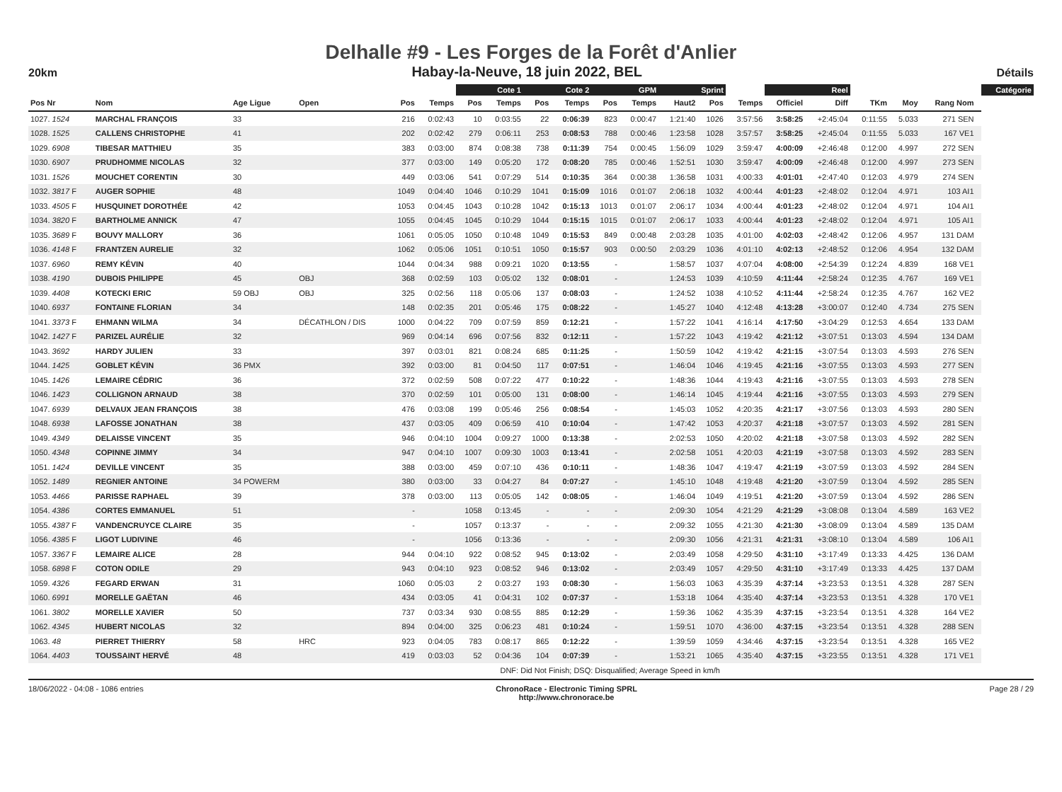Delhalle #9 - Les Forges de la Forêt d'Anlier
20km Habay-la-Neuve, 18 juin 2022, BEL Détails
| | | | | | | Cote 1 | | Cote 2 | | GPM | | Sprint | | | Reel | | | | | | Catégorie |
| --- | --- | --- | --- | --- | --- | --- | --- | --- | --- | --- | --- | --- | --- | --- | --- | --- | --- | --- | --- | --- | --- |
| Pos Nr | Nom | Age Ligue | Open | Pos | Temps | Pos | Temps | Pos | Temps | Pos | Temps | Haut2 | Pos | Temps | Officiel | Diff | TKm | Moy | Rang Nom | | |
| 1027. 1524 | MARCHAL FRANÇOIS | 33 | | 216 | 0:02:43 | 10 | 0:03:55 | 22 | 0:06:39 | 823 | 0:00:47 | 1:21:40 | 1026 | 3:57:56 | 3:58:25 | +2:45:04 | 0:11:55 | 5.033 | 271 SEN | | |
| 1028. 1525 | CALLENS CHRISTOPHE | 41 | | 202 | 0:02:42 | 279 | 0:06:11 | 253 | 0:08:53 | 788 | 0:00:46 | 1:23:58 | 1028 | 3:57:57 | 3:58:25 | +2:45:04 | 0:11:55 | 5.033 | 167 VE1 | | |
| 1029. 6908 | TIBESAR MATTHIEU | 35 | | 383 | 0:03:00 | 874 | 0:08:38 | 738 | 0:11:39 | 754 | 0:00:45 | 1:56:09 | 1029 | 3:59:47 | 4:00:09 | +2:46:48 | 0:12:00 | 4.997 | 272 SEN | | |
| 1030. 6907 | PRUDHOMME NICOLAS | 32 | | 377 | 0:03:00 | 149 | 0:05:20 | 172 | 0:08:20 | 785 | 0:00:46 | 1:52:51 | 1030 | 3:59:47 | 4:00:09 | +2:46:48 | 0:12:00 | 4.997 | 273 SEN | | |
| 1031. 1526 | MOUCHET CORENTIN | 30 | | 449 | 0:03:06 | 541 | 0:07:29 | 514 | 0:10:35 | 364 | 0:00:38 | 1:36:58 | 1031 | 4:00:33 | 4:01:01 | +2:47:40 | 0:12:03 | 4.979 | 274 SEN | | |
| 1032. 3817 F | AUGER SOPHIE | 48 | | 1049 | 0:04:40 | 1046 | 0:10:29 | 1041 | 0:15:09 | 1016 | 0:01:07 | 2:06:18 | 1032 | 4:00:44 | 4:01:23 | +2:48:02 | 0:12:04 | 4.971 | 103 AI1 | | |
| 1033. 4505 F | HUSQUINET DOROTHÉE | 42 | | 1053 | 0:04:45 | 1043 | 0:10:28 | 1042 | 0:15:13 | 1013 | 0:01:07 | 2:06:17 | 1034 | 4:00:44 | 4:01:23 | +2:48:02 | 0:12:04 | 4.971 | 104 AI1 | | |
| 1034. 3820 F | BARTHOLME ANNICK | 47 | | 1055 | 0:04:45 | 1045 | 0:10:29 | 1044 | 0:15:15 | 1015 | 0:01:07 | 2:06:17 | 1033 | 4:00:44 | 4:01:23 | +2:48:02 | 0:12:04 | 4.971 | 105 AI1 | | |
| 1035. 3689 F | BOUVY MALLORY | 36 | | 1061 | 0:05:05 | 1050 | 0:10:48 | 1049 | 0:15:53 | 849 | 0:00:48 | 2:03:28 | 1035 | 4:01:00 | 4:02:03 | +2:48:42 | 0:12:06 | 4.957 | 131 DAM | | |
| 1036. 4148 F | FRANTZEN AURELIE | 32 | | 1062 | 0:05:06 | 1051 | 0:10:51 | 1050 | 0:15:57 | 903 | 0:00:50 | 2:03:29 | 1036 | 4:01:10 | 4:02:13 | +2:48:52 | 0:12:06 | 4.954 | 132 DAM | | |
| 1037. 6960 | REMY KÉVIN | 40 | | 1044 | 0:04:34 | 988 | 0:09:21 | 1020 | 0:13:55 | - | | 1:58:57 | 1037 | 4:07:04 | 4:08:00 | +2:54:39 | 0:12:24 | 4.839 | 168 VE1 | | |
| 1038. 4190 | DUBOIS PHILIPPE | 45 | OBJ | 368 | 0:02:59 | 103 | 0:05:02 | 132 | 0:08:01 | - | | 1:24:53 | 1039 | 4:10:59 | 4:11:44 | +2:58:24 | 0:12:35 | 4.767 | 169 VE1 | | |
| 1039. 4408 | KOTECKI ERIC | 59 OBJ | OBJ | 325 | 0:02:56 | 118 | 0:05:06 | 137 | 0:08:03 | - | | 1:24:52 | 1038 | 4:10:52 | 4:11:44 | +2:58:24 | 0:12:35 | 4.767 | 162 VE2 | | |
| 1040. 6937 | FONTAINE FLORIAN | 34 | | 148 | 0:02:35 | 201 | 0:05:46 | 175 | 0:08:22 | - | | 1:45:27 | 1040 | 4:12:48 | 4:13:28 | +3:00:07 | 0:12:40 | 4.734 | 275 SEN | | |
| 1041. 3373 F | EHMANN WILMA | 34 | DÉCATHLON / DIS | 1000 | 0:04:22 | 709 | 0:07:59 | 859 | 0:12:21 | - | | 1:57:22 | 1041 | 4:16:14 | 4:17:50 | +3:04:29 | 0:12:53 | 4.654 | 133 DAM | | |
| 1042. 1427 F | PARIZEL AURÉLIE | 32 | | 969 | 0:04:14 | 696 | 0:07:56 | 832 | 0:12:11 | - | | 1:57:22 | 1043 | 4:19:42 | 4:21:12 | +3:07:51 | 0:13:03 | 4.594 | 134 DAM | | |
| 1043. 3692 | HARDY JULIEN | 33 | | 397 | 0:03:01 | 821 | 0:08:24 | 685 | 0:11:25 | - | | 1:50:59 | 1042 | 4:19:42 | 4:21:15 | +3:07:54 | 0:13:03 | 4.593 | 276 SEN | | |
| 1044. 1425 | GOBLET KÉVIN | 36 PMX | | 392 | 0:03:00 | 81 | 0:04:50 | 117 | 0:07:51 | - | | 1:46:04 | 1046 | 4:19:45 | 4:21:16 | +3:07:55 | 0:13:03 | 4.593 | 277 SEN | | |
| 1045. 1426 | LEMAIRE CÉDRIC | 36 | | 372 | 0:02:59 | 508 | 0:07:22 | 477 | 0:10:22 | - | | 1:48:36 | 1044 | 4:19:43 | 4:21:16 | +3:07:55 | 0:13:03 | 4.593 | 278 SEN | | |
| 1046. 1423 | COLLIGNON ARNAUD | 38 | | 370 | 0:02:59 | 101 | 0:05:00 | 131 | 0:08:00 | - | | 1:46:14 | 1045 | 4:19:44 | 4:21:16 | +3:07:55 | 0:13:03 | 4.593 | 279 SEN | | |
| 1047. 6939 | DELVAUX JEAN FRANÇOIS | 38 | | 476 | 0:03:08 | 199 | 0:05:46 | 256 | 0:08:54 | - | | 1:45:03 | 1052 | 4:20:35 | 4:21:17 | +3:07:56 | 0:13:03 | 4.593 | 280 SEN | | |
| 1048. 6938 | LAFOSSE JONATHAN | 38 | | 437 | 0:03:05 | 409 | 0:06:59 | 410 | 0:10:04 | - | | 1:47:42 | 1053 | 4:20:37 | 4:21:18 | +3:07:57 | 0:13:03 | 4.592 | 281 SEN | | |
| 1049. 4349 | DELAISSE VINCENT | 35 | | 946 | 0:04:10 | 1004 | 0:09:27 | 1000 | 0:13:38 | - | | 2:02:53 | 1050 | 4:20:02 | 4:21:18 | +3:07:58 | 0:13:03 | 4.592 | 282 SEN | | |
| 1050. 4348 | COPINNE JIMMY | 34 | | 947 | 0:04:10 | 1007 | 0:09:30 | 1003 | 0:13:41 | - | | 2:02:58 | 1051 | 4:20:03 | 4:21:19 | +3:07:58 | 0:13:03 | 4.592 | 283 SEN | | |
| 1051. 1424 | DEVILLE VINCENT | 35 | | 388 | 0:03:00 | 459 | 0:07:10 | 436 | 0:10:11 | - | | 1:48:36 | 1047 | 4:19:47 | 4:21:19 | +3:07:59 | 0:13:03 | 4.592 | 284 SEN | | |
| 1052. 1489 | REGNIER ANTOINE | 34 POWERM | | 380 | 0:03:00 | 33 | 0:04:27 | 84 | 0:07:27 | - | | 1:45:10 | 1048 | 4:19:48 | 4:21:20 | +3:07:59 | 0:13:04 | 4.592 | 285 SEN | | |
| 1053. 4466 | PARISSE RAPHAEL | 39 | | 378 | 0:03:00 | 113 | 0:05:05 | 142 | 0:08:05 | - | | 1:46:04 | 1049 | 4:19:51 | 4:21:20 | +3:07:59 | 0:13:04 | 4.592 | 286 SEN | | |
| 1054. 4386 | CORTES EMMANUEL | 51 | | - | | 1058 | 0:13:45 | - | - | - | | 2:09:30 | 1054 | 4:21:29 | 4:21:29 | +3:08:08 | 0:13:04 | 4.589 | 163 VE2 | | |
| 1055. 4387 F | VANDENCRUYCE CLAIRE | 35 | | - | | 1057 | 0:13:37 | - | - | - | | 2:09:32 | 1055 | 4:21:30 | 4:21:30 | +3:08:09 | 0:13:04 | 4.589 | 135 DAM | | |
| 1056. 4385 F | LIGOT LUDIVINE | 46 | | - | | 1056 | 0:13:36 | - | - | - | | 2:09:30 | 1056 | 4:21:31 | 4:21:31 | +3:08:10 | 0:13:04 | 4.589 | 106 AI1 | | |
| 1057. 3367 F | LEMAIRE ALICE | 28 | | 944 | 0:04:10 | 922 | 0:08:52 | 945 | 0:13:02 | - | | 2:03:49 | 1058 | 4:29:50 | 4:31:10 | +3:17:49 | 0:13:33 | 4.425 | 136 DAM | | |
| 1058. 6898 F | COTON ODILE | 29 | | 943 | 0:04:10 | 923 | 0:08:52 | 946 | 0:13:02 | - | | 2:03:49 | 1057 | 4:29:50 | 4:31:10 | +3:17:49 | 0:13:33 | 4.425 | 137 DAM | | |
| 1059. 4326 | FEGARD ERWAN | 31 | | 1060 | 0:05:03 | 2 | 0:03:27 | 193 | 0:08:30 | - | | 1:56:03 | 1063 | 4:35:39 | 4:37:14 | +3:23:53 | 0:13:51 | 4.328 | 287 SEN | | |
| 1060. 6991 | MORELLE GAËTAN | 46 | | 434 | 0:03:05 | 41 | 0:04:31 | 102 | 0:07:37 | - | | 1:53:18 | 1064 | 4:35:40 | 4:37:14 | +3:23:53 | 0:13:51 | 4.328 | 170 VE1 | | |
| 1061. 3802 | MORELLE XAVIER | 50 | | 737 | 0:03:34 | 930 | 0:08:55 | 885 | 0:12:29 | - | | 1:59:36 | 1062 | 4:35:39 | 4:37:15 | +3:23:54 | 0:13:51 | 4.328 | 164 VE2 | | |
| 1062. 4345 | HUBERT NICOLAS | 32 | | 894 | 0:04:00 | 325 | 0:06:23 | 481 | 0:10:24 | - | | 1:59:51 | 1070 | 4:36:00 | 4:37:15 | +3:23:54 | 0:13:51 | 4.328 | 288 SEN | | |
| 1063. 48 | PIERRET THIERRY | 58 | HRC | 923 | 0:04:05 | 783 | 0:08:17 | 865 | 0:12:22 | - | | 1:39:59 | 1059 | 4:34:46 | 4:37:15 | +3:23:54 | 0:13:51 | 4.328 | 165 VE2 | | |
| 1064. 4403 | TOUSSAINT HERVÉ | 48 | | 419 | 0:03:03 | 52 | 0:04:36 | 104 | 0:07:39 | - | | 1:53:21 | 1065 | 4:35:40 | 4:37:15 | +3:23:55 | 0:13:51 | 4.328 | 171 VE1 | | |
| DNF: Did Not Finish; DSQ: Disqualified; Average Speed in km/h | | | | | | | | | | | | | | | | | | | | | |
18/06/2022 - 04:08 - 1086 entries ChronoRace - Electronic Timing SPRL
http://www.chronorace.be Page 28 / 29